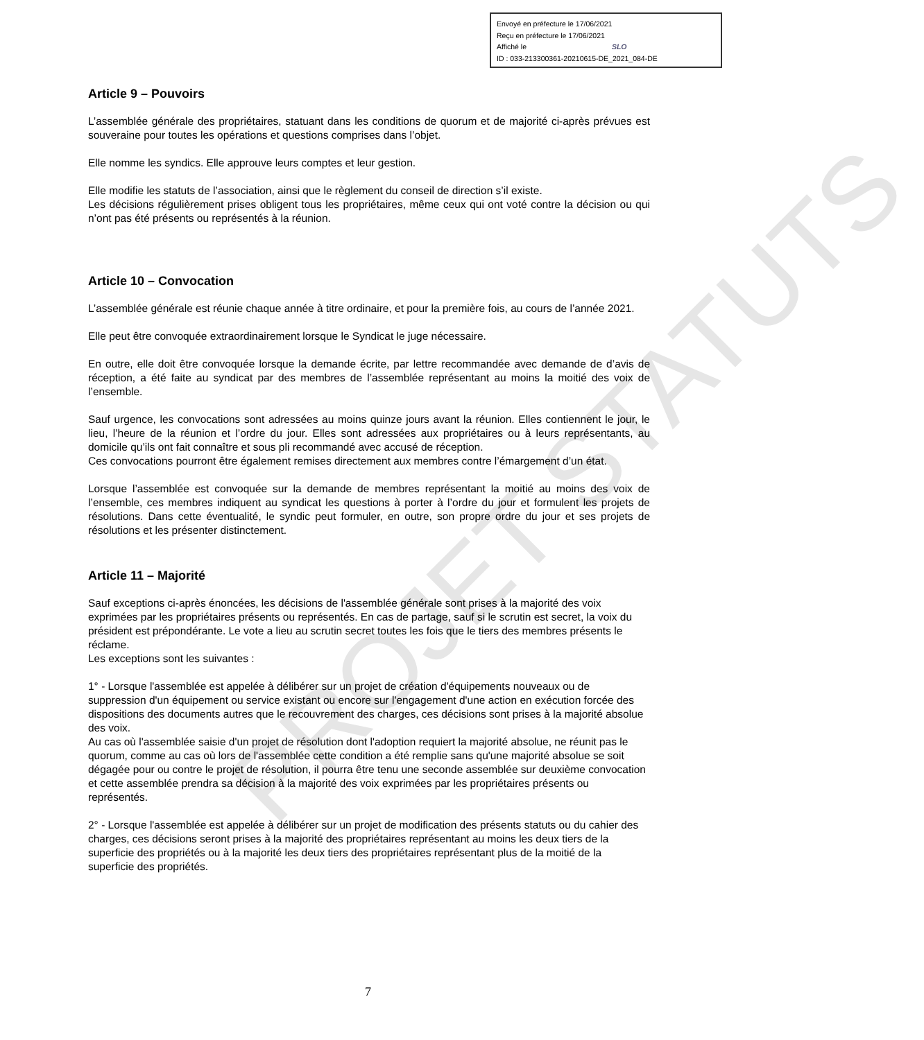PROJET STATUTS
Envoyé en préfecture le 17/06/2021
Reçu en préfecture le 17/06/2021
Affiché le SLO
ID : 033-213300361-20210615-DE_2021_084-DE
Article 9 – Pouvoirs
L’assemblée générale des propriétaires, statuant dans les conditions de quorum et de majorité ci-après prévues est souveraine pour toutes les opérations et questions comprises dans l’objet.
Elle nomme les syndics. Elle approuve leurs comptes et leur gestion.
Elle modifie les statuts de l’association, ainsi que le règlement du conseil de direction s’il existe.
Les décisions régulièrement prises obligent tous les propriétaires, même ceux qui ont voté contre la décision ou qui n’ont pas été présents ou représentés à la réunion.
Article 10 – Convocation
L’assemblée générale est réunie chaque année à titre ordinaire, et pour la première fois, au cours de l’année 2021.
Elle peut être convoquée extraordinairement lorsque le Syndicat le juge nécessaire.
En outre, elle doit être convoquée lorsque la demande écrite, par lettre recommandée avec demande de d’avis de réception, a été faite au syndicat par des membres de l’assemblée représentant au moins la moitié des voix de l’ensemble.
Sauf urgence, les convocations sont adressées au moins quinze jours avant la réunion. Elles contiennent le jour, le lieu, l’heure de la réunion et l’ordre du jour. Elles sont adressées aux propriétaires ou à leurs représentants, au domicile qu’ils ont fait connaître et sous pli recommandé avec accusé de réception.
Ces convocations pourront être également remises directement aux membres contre l’émargement d’un état.
Lorsque l’assemblée est convoquée sur la demande de membres représentant la moitié au moins des voix de l’ensemble, ces membres indiquent au syndicat les questions à porter à l’ordre du jour et formulent les projets de résolutions. Dans cette éventualité, le syndic peut formuler, en outre, son propre ordre du jour et ses projets de résolutions et les présenter distinctement.
Article 11 – Majorité
Sauf exceptions ci-après énoncées, les décisions de l'assemblée générale sont prises à la majorité des voix exprimées par les propriétaires présents ou représentés. En cas de partage, sauf si le scrutin est secret, la voix du président est prépondérante. Le vote a lieu au scrutin secret toutes les fois que le tiers des membres présents le réclame.
Les exceptions sont les suivantes :
1° - Lorsque l'assemblée est appelée à délibérer sur un projet de création d'équipements nouveaux ou de suppression d'un équipement ou service existant ou encore sur l'engagement d'une action en exécution forcée des dispositions des documents autres que le recouvrement des charges, ces décisions sont prises à la majorité absolue des voix.
Au cas où l'assemblée saisie d'un projet de résolution dont l'adoption requiert la majorité absolue, ne réunit pas le quorum, comme au cas où lors de l'assemblée cette condition a été remplie sans qu'une majorité absolue se soit dégagée pour ou contre le projet de résolution, il pourra être tenu une seconde assemblée sur deuxième convocation et cette assemblée prendra sa décision à la majorité des voix exprimées par les propriétaires présents ou représentés.
2° - Lorsque l'assemblée est appelée à délibérer sur un projet de modification des présents statuts ou du cahier des charges, ces décisions seront prises à la majorité des propriétaires représentant au moins les deux tiers de la superficie des propriétés ou à la majorité les deux tiers des propriétaires représentant plus de la moitié de la superficie des propriétés.
7